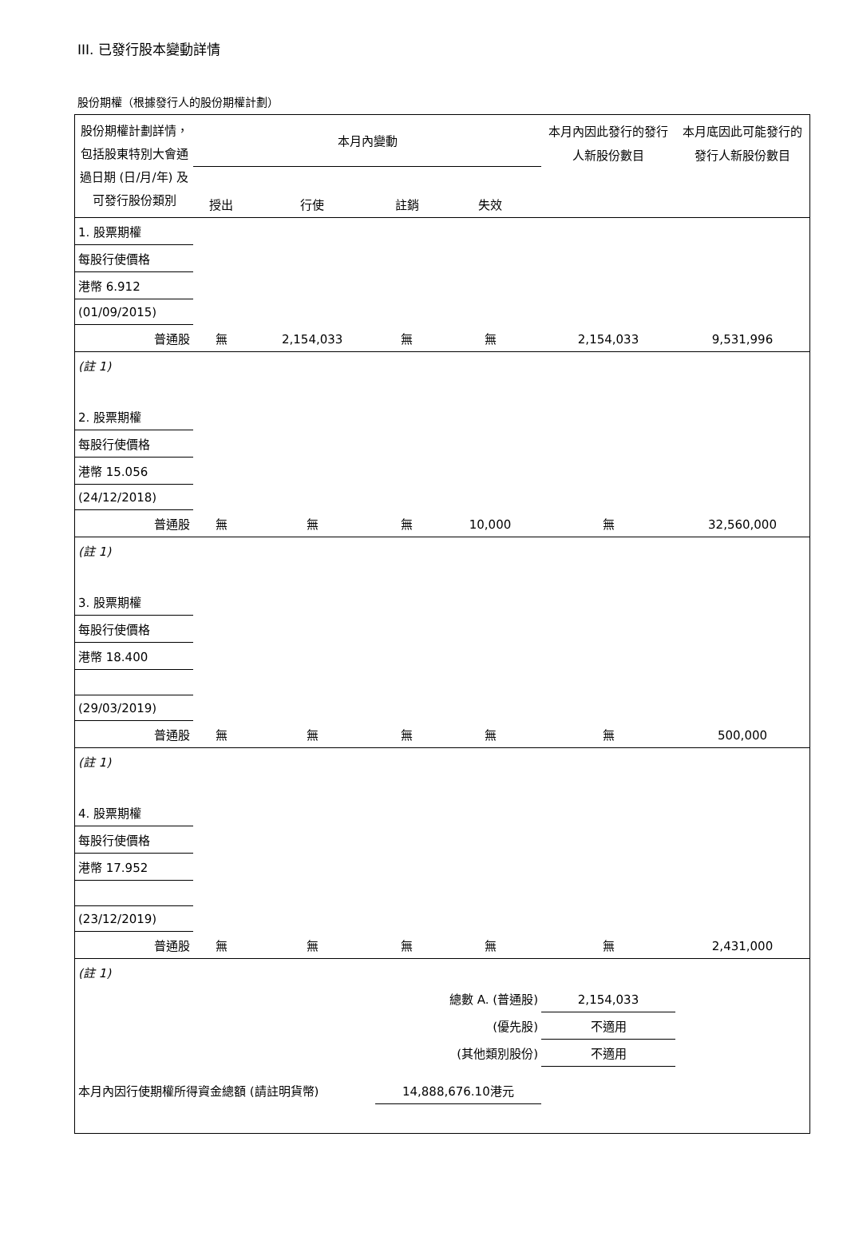III. 已發行股本變動詳情
股份期權（根據發行人的股份期權計劃）
| 股份期權計劃詳情，包括股東特別大會通過日期 (日/月/年) 及可發行股份類別 | 本月內變動 | | | | 本月內因此發行的發行人新股份數目 | 本月底因此可能發行的發行人新股份數目 |
| | 授出 | 行使 | 註銷 | 失效 | | |
| 1. 股票期權 | | | | | | |
| 每股行使價格 | | | | | | |
| 港幣 6.912 | | | | | | |
| (01/09/2015) | | | | | | |
| 普通股 | 無 | 2,154,033 | 無 | 無 | 2,154,033 | 9,531,996 |
| (註 1) | | | | | | |
| 2. 股票期權 | | | | | | |
| 每股行使價格 | | | | | | |
| 港幣 15.056 | | | | | | |
| (24/12/2018) | | | | | | |
| 普通股 | 無 | 無 | 無 | 10,000 | 無 | 32,560,000 |
| (註 1) | | | | | | |
| 3. 股票期權 | | | | | | |
| 每股行使價格 | | | | | | |
| 港幣 18.400 | | | | | | |
| (29/03/2019) | | | | | | |
| 普通股 | 無 | 無 | 無 | 無 | 無 | 500,000 |
| (註 1) | | | | | | |
| 4. 股票期權 | | | | | | |
| 每股行使價格 | | | | | | |
| 港幣 17.952 | | | | | | |
| (23/12/2019) | | | | | | |
| 普通股 | 無 | 無 | 無 | 無 | 無 | 2,431,000 |
| (註 1) | | | | | | |
| 總數 A. (普通股) | | | | | 2,154,033 | |
| (優先股) | | | | | 不適用 | |
| (其他類別股份) | | | | | 不適用 | |
| 本月內因行使期權所得資金總額 (請註明貨幣) | | | 14,888,676.10港元 | | | |